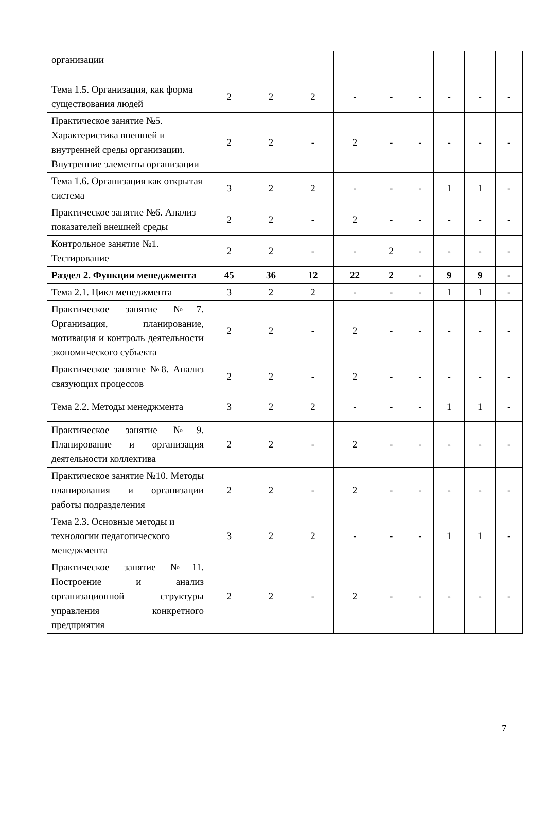| организации | | | | | | | | | |
| Тема 1.5. Организация, как форма существования людей | 2 | 2 | 2 | - | - | - | - | - | - |
| Практическое занятие №5. Характеристика внешней и внутренней среды организации. Внутренние элементы организации | 2 | 2 | - | 2 | - | - | - | - | - |
| Тема 1.6. Организация как открытая система | 3 | 2 | 2 | - | - | - | 1 | 1 | - |
| Практическое занятие №6. Анализ показателей внешней среды | 2 | 2 | - | 2 | - | - | - | - | - |
| Контрольное занятие №1. Тестирование | 2 | 2 | - | - | 2 | - | - | - | - |
| Раздел 2. Функции менеджмента | 45 | 36 | 12 | 22 | 2 | - | 9 | 9 | - |
| Тема 2.1. Цикл менеджмента | 3 | 2 | 2 | - | - | - | 1 | 1 | - |
| Практическое занятие №7. Организация, планирование, мотивация и контроль деятельности экономического субъекта | 2 | 2 | - | 2 | - | - | - | - | - |
| Практическое занятие №8. Анализ связующих процессов | 2 | 2 | - | 2 | - | - | - | - | - |
| Тема 2.2. Методы менеджмента | 3 | 2 | 2 | - | - | - | 1 | 1 | - |
| Практическое занятие №9. Планирование и организация деятельности коллектива | 2 | 2 | - | 2 | - | - | - | - | - |
| Практическое занятие №10. Методы планирования и организации работы подразделения | 2 | 2 | - | 2 | - | - | - | - | - |
| Тема 2.3. Основные методы и технологии педагогического менеджмента | 3 | 2 | 2 | - | - | - | 1 | 1 | - |
| Практическое занятие №11. Построение и анализ организационной структуры управления конкретного предприятия | 2 | 2 | - | 2 | - | - | - | - | - |
7